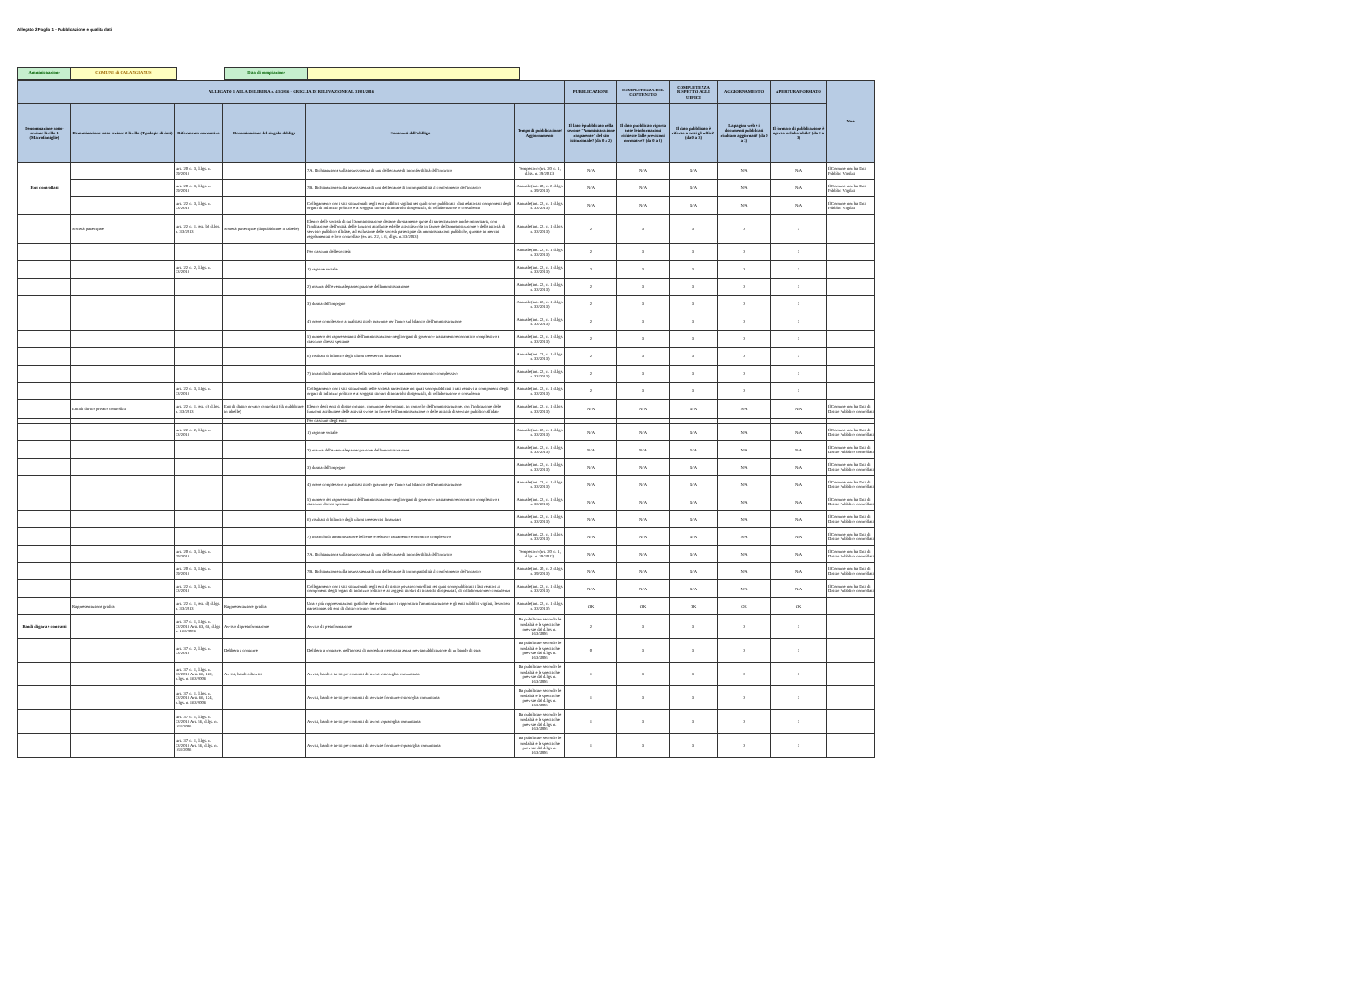Allegato 2 Foglio 1 - Pubblicazione e qualità dati
| Amministrazione | COMUNE di CALANGIANUS | | Data di compilazione | |
| ALLEGATO 1 ALLA DELIBERA n. 43/2016 - GRIGLIA DI RILEVAZIONE AL 31/01/2016 | | | | | | PUBBLICAZIONE | COMPLETEZZA DEL CONTENUTO | COMPLETEZZA RISPETTO AGLI UFFICI | AGGIORNAMENTO | APERTURA FORMATO | Note |
| --- | --- | --- | --- | --- | --- | --- | --- | --- | --- | --- | --- |
| Denominazione sotto-sezione livello 1 (Macrofamiglie) | Denominazione sotto-sezione 2 livello (Tipologie di dati) | Riferimento normativo | Denominazione del singolo obbligo | Contenuti dell'obbligo | Tempo di pubblicazione/ Aggiornamento | Il dato è pubblicato nella sezione "Amministrazione trasparente" del sito istituzionale? (da 0 a 2) | Il dato pubblicato riporta tutte le informazioni richieste dalle previsioni normative? (da 0 a 3) | Il dato pubblicato è riferito a tutti gli uffici? (da 0 a 3) | La pagina web e i documenti pubblicati risultano aggiornati? (da 0 a 3) | Il formato di pubblicazione è aperto o elaborabile? (da 0 a 3) | |
| Enti controllati | | Art. 20, c. 3, d.lgs. n. 39/2013 | | 7A. Dichiarazione sulla insussistenza di una delle cause di inconferibilità dell'incarico | Tempestivo (art. 20, c. 1, d.lgs. n. 39/2013) | N/A | N/A | N/A | N/A | N/A | Il Comune non ha Enti Pubblici Vigilati |
| | | Art. 20, c. 3, d.lgs. n. 39/2013 | | 7B. Dichiarazione sulla insussistenza di una delle cause di incompatibilità al conferimento dell'incarico | Annuale (art. 20, c. 2, d.lgs. n. 39/2013) | N/A | N/A | N/A | N/A | N/A | Il Comune non ha Enti Pubblici Vigilati |
| | | Art. 22, c. 3, d.lgs. n. 33/2013 | | Collegamento con i siti istituzionali degli enti pubblici vigilati nei quali sono pubblicati i dati relativi ai componenti degli organi di indirizzo politico e ai soggetti titolari di incarichi dirigenziali, di collaborazione o consulenza | Annuale (art. 22, c. 1, d.lgs. n. 33/2013) | N/A | N/A | N/A | N/A | N/A | Il Comune non ha Enti Pubblici Vigilati |
| | Società partecipate | Art. 22, c. 1, lett. b), d.lgs. n. 33/2013 | Società partecipate (da pubblicare in tabelle) | Elenco delle società di cui l'amministrazione detiene direttamente quote di partecipazione anche minoritaria, con l'indicazione dell'entità, delle funzioni attribuite e delle attività svolte in favore dell'amministrazione o delle attività di servizio pubblico affidate, ad esclusione delle società partecipate da amministrazioni pubbliche, quotate in mercati regolamentati e loro controllate (ex art. 22, c. 6, d.lgs. n. 33/2013) | Annuale (art. 22, c. 1, d.lgs. n. 33/2013) | 2 | 3 | 3 | 3 | 3 | |
| | | | | Per ciascuna delle società: | Annuale (art. 22, c. 1, d.lgs. n. 33/2013) | 2 | 3 | 3 | 3 | 3 | |
| | | Art. 22, c. 2, d.lgs. n. 33/2013 | | 1) ragione sociale | Annuale (art. 22, c. 1, d.lgs. n. 33/2013) | 2 | 3 | 3 | 3 | 3 | |
| | | | | 2) misura dell'eventuale partecipazione dell'amministrazione | Annuale (art. 22, c. 1, d.lgs. n. 33/2013) | 2 | 3 | 3 | 3 | 3 | |
| | | | | 3) durata dell'impegno | Annuale (art. 22, c. 1, d.lgs. n. 33/2013) | 2 | 3 | 3 | 3 | 3 | |
| | | | | 4) onere complessivo a qualsiasi titolo gravante per l'anno sul bilancio dell'amministrazione | Annuale (art. 22, c. 1, d.lgs. n. 33/2013) | 2 | 3 | 3 | 3 | 3 | |
| | | | | 5) numero dei rappresentanti dell'amministrazione negli organi di governo e trattamento economico complessivo a ciascuno di essi spettante | Annuale (art. 22, c. 1, d.lgs. n. 33/2013) | 2 | 3 | 3 | 3 | 3 | |
| | | | | 6) risultati di bilancio degli ultimi tre esercizi finanziari | Annuale (art. 22, c. 1, d.lgs. n. 33/2013) | 2 | 3 | 3 | 3 | 3 | |
| | | | | 7) incarichi di amministratore della società e relativo trattamento economico complessivo | Annuale (art. 22, c. 1, d.lgs. n. 33/2013) | 2 | 3 | 3 | 3 | 3 | |
| | | Art. 22, c. 3, d.lgs. n. 33/2013 | | Collegamento con i siti istituzionali delle società partecipate nei quali sono pubblicati i dati relativi ai componenti degli organi di indirizzo politico e ai soggetti titolari di incarichi dirigenziali, di collaborazione o consulenza | Annuale (art. 22, c. 1, d.lgs. n. 33/2013) | 2 | 3 | 3 | 3 | 3 | |
| | Enti di diritto privato controllati | Art. 22, c. 1, lett. c), d.lgs. n. 33/2013 | Enti di diritto privato controllati (da pubblicare in tabelle) | Elenco degli enti di diritto privato, comunque denominati, in controllo dell'amministrazione, con l'indicazione delle funzioni attribuite e delle attività svolte in favore dell'amministrazione o delle attività di servizio pubblico affidate | Annuale (art. 22, c. 1, d.lgs. n. 33/2013) | N/A | N/A | N/A | N/A | N/A | Il Comune non ha Enti di Diritto Pubblico controllati |
| | | | | Per ciascuno degli enti: | | | | | | | |
| | | Art. 22, c. 2, d.lgs. n. 33/2013 | | 1) ragione sociale | Annuale (art. 22, c. 1, d.lgs. n. 33/2013) | N/A | N/A | N/A | N/A | N/A | Il Comune non ha Enti di Diritto Pubblico controllati |
| | | | | 2) misura dell'eventuale partecipazione dell'amministrazione | Annuale (art. 22, c. 1, d.lgs. n. 33/2013) | N/A | N/A | N/A | N/A | N/A | Il Comune non ha Enti di Diritto Pubblico controllati |
| | | | | 3) durata dell'impegno | Annuale (art. 22, c. 1, d.lgs. n. 33/2013) | N/A | N/A | N/A | N/A | N/A | Il Comune non ha Enti di Diritto Pubblico controllati |
| | | | | 4) onere complessivo a qualsiasi titolo gravante per l'anno sul bilancio dell'amministrazione | Annuale (art. 22, c. 1, d.lgs. n. 33/2013) | N/A | N/A | N/A | N/A | N/A | Il Comune non ha Enti di Diritto Pubblico controllati |
| | | | | 5) numero dei rappresentanti dell'amministrazione negli organi di governo e trattamento economico complessivo a ciascuno di essi spettante | Annuale (art. 22, c. 1, d.lgs. n. 33/2013) | N/A | N/A | N/A | N/A | N/A | Il Comune non ha Enti di Diritto Pubblico controllati |
| | | | | 6) risultati di bilancio degli ultimi tre esercizi finanziari | Annuale (art. 22, c. 1, d.lgs. n. 33/2013) | N/A | N/A | N/A | N/A | N/A | Il Comune non ha Enti di Diritto Pubblico controllati |
| | | | | 7) incarichi di amministratore dell'ente e relativo trattamento economico complessivo | Annuale (art. 22, c. 1, d.lgs. n. 33/2013) | N/A | N/A | N/A | N/A | N/A | Il Comune non ha Enti di Diritto Pubblico controllati |
| | | Art. 20, c. 3, d.lgs. n. 39/2013 | | 7A. Dichiarazione sulla insussistenza di una delle cause di inconferibilità dell'incarico | Tempestivo (art. 20, c. 1, d.lgs. n. 39/2013) | N/A | N/A | N/A | N/A | N/A | Il Comune non ha Enti di Diritto Pubblico controllati |
| | | Art. 20, c. 3, d.lgs. n. 39/2013 | | 7B. Dichiarazione sulla insussistenza di una delle cause di incompatibilità al conferimento dell'incarico | Annuale (art. 20, c. 2, d.lgs. n. 39/2013) | N/A | N/A | N/A | N/A | N/A | Il Comune non ha Enti di Diritto Pubblico controllati |
| | | Art. 22, c. 3, d.lgs. n. 33/2013 | | Collegamento con i siti istituzionali degli enti di diritto privato controllati nei quali sono pubblicati i dati relativi ai componenti degli organi di indirizzo politico e ai soggetti titolari di incarichi dirigenziali, di collaborazione o consulenza | Annuale (art. 22, c. 1, d.lgs. n. 33/2013) | N/A | N/A | N/A | N/A | N/A | Il Comune non ha Enti di Diritto Pubblico controllati |
| | Rappresentazione grafica | Art. 22, c. 1, lett. d), d.lgs. n. 33/2013 | Rappresentazione grafica | Una o più rappresentazioni grafiche che evidenziano i rapporti tra l'amministrazione e gli enti pubblici vigilati, le società partecipate, gli enti di diritto privato controllati | Annuale (art. 22, c. 1, d.lgs. n. 33/2013) | OK | OK | OK | OK | OK | |
| Bandi di gara e contratti | | Art. 37, c. 1, d.lgs. n. 33/2013 Artt. 63, 66, d.lgs. n. 163/2006 | Avviso di preinformazione | Avviso di preinformazione | Da pubblicare secondo le modalità e le specifiche previste dal d.lgs. n. 163/2006 | 2 | 3 | 3 | 3 | 3 | |
| | | Art. 37, c. 2, d.lgs. n. 33/2013 | Delibera a contrarre | Delibera a contrarre, nell'ipotesi di procedura negoziata senza previa pubblicazione di un bando di gara | Da pubblicare secondo le modalità e le specifiche previste dal d.lgs. n. 163/2006 | 0 | 3 | 3 | 3 | 3 | |
| | | Art. 37, c. 1, d.lgs. n. 33/2013 Artt. 66, 122, d.lgs. n. 163/2006 | Avvisi, bandi ed inviti | Avvisi, bandi e inviti per contratti di lavori sottosoglia comunitaria | Da pubblicare secondo le modalità e le specifiche previste dal d.lgs. n. 163/2006 | 1 | 3 | 3 | 3 | 3 | |
| | | Art. 37, c. 1, d.lgs. n. 33/2013 Artt. 66, 124, d.lgs. n. 163/2006 | | Avvisi, bandi e inviti per contratti di servizi e forniture sottosoglia comunitaria | Da pubblicare secondo le modalità e le specifiche previste dal d.lgs. n. 163/2006 | 1 | 3 | 3 | 3 | 3 | |
| | | Art. 37, c. 1, d.lgs. n. 33/2013 Art. 66, d.lgs. n. 163/2006 | | Avvisi, bandi e inviti per contratti di lavori soprasoglia comunitaria | Da pubblicare secondo le modalità e le specifiche previste dal d.lgs. n. 163/2006 | 1 | 3 | 3 | 3 | 3 | |
| | | Art. 37, c. 1, d.lgs. n. 33/2013 Art. 66, d.lgs. n. 163/2006 | | Avvisi, bandi e inviti per contratti di servizi e forniture soprasoglia comunitaria | Da pubblicare secondo le modalità e le specifiche previste dal d.lgs. n. 163/2006 | 1 | 3 | 3 | 3 | 3 | |